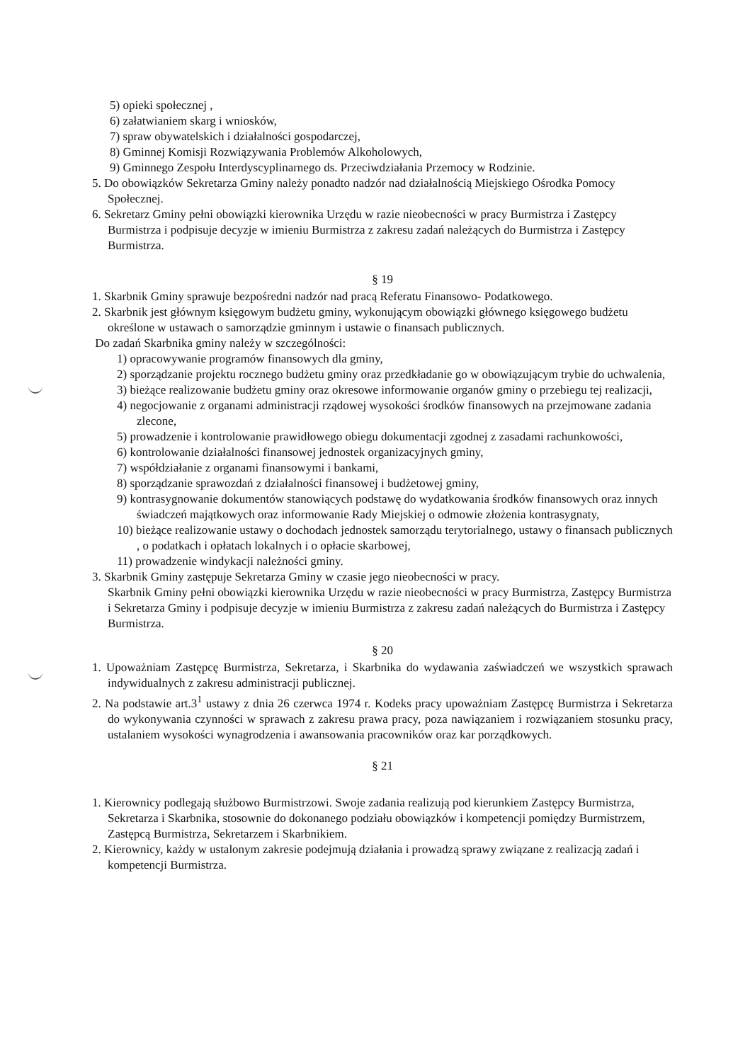5) opieki społecznej ,
6) załatwianiem skarg i wniosków,
7) spraw obywatelskich i działalności gospodarczej,
8) Gminnej Komisji Rozwiązywania Problemów Alkoholowych,
9) Gminnego Zespołu Interdyscyplinarnego ds. Przeciwdziałania Przemocy w Rodzinie.
5. Do obowiązków Sekretarza Gminy należy ponadto nadzór nad działalnością Miejskiego Ośrodka Pomocy Społecznej.
6. Sekretarz Gminy pełni obowiązki kierownika Urzędu w razie nieobecności w pracy Burmistrza i Zastępcy Burmistrza i podpisuje decyzje w imieniu Burmistrza z zakresu zadań należących do Burmistrza i Zastępcy Burmistrza.
§ 19
1. Skarbnik Gminy sprawuje bezpośredni nadzór nad pracą Referatu Finansowo- Podatkowego.
2. Skarbnik jest głównym księgowym budżetu gminy, wykonującym obowiązki głównego księgowego budżetu określone w ustawach o samorządzie gminnym i ustawie o finansach publicznych.
Do zadań Skarbnika gminy należy w szczególności:
1) opracowywanie programów finansowych dla gminy,
2) sporządzanie projektu rocznego budżetu gminy oraz przedkładanie go w obowiązującym trybie do uchwalenia,
3) bieżące realizowanie budżetu gminy oraz okresowe informowanie organów gminy o przebiegu tej realizacji,
4) negocjowanie z organami administracji rządowej wysokości środków finansowych na przejmowane zadania zlecone,
5) prowadzenie i kontrolowanie prawidłowego obiegu dokumentacji zgodnej z zasadami rachunkowości,
6) kontrolowanie działalności finansowej jednostek organizacyjnych gminy,
7) współdziałanie z organami finansowymi i bankami,
8) sporządzanie sprawozdań z działalności finansowej i budżetowej gminy,
9) kontrasygnowanie dokumentów stanowiących podstawę do wydatkowania środków finansowych oraz innych świadczeń majątkowych oraz informowanie Rady Miejskiej o odmowie złożenia kontrasygnaty,
10) bieżące realizowanie ustawy o dochodach jednostek samorządu terytorialnego, ustawy o finansach publicznych , o podatkach i opłatach lokalnych i o opłacie skarbowej,
11) prowadzenie windykacji należności gminy.
3. Skarbnik Gminy zastępuje Sekretarza Gminy w czasie jego nieobecności w pracy.
Skarbnik Gminy pełni obowiązki kierownika Urzędu w razie nieobecności w pracy Burmistrza, Zastępcy Burmistrza i Sekretarza Gminy i podpisuje decyzje w imieniu Burmistrza z zakresu zadań należących do Burmistrza i Zastępcy Burmistrza.
§ 20
1. Upoważniam Zastępcę Burmistrza, Sekretarza, i Skarbnika do wydawania zaświadczeń we wszystkich sprawach indywidualnych z zakresu administracji publicznej.
2. Na podstawie art.3<sup>1</sup> ustawy z dnia 26 czerwca 1974 r. Kodeks pracy upoważniam Zastępcę Burmistrza i Sekretarza do wykonywania czynności w sprawach z zakresu prawa pracy, poza nawiązaniem i rozwiązaniem stosunku pracy, ustalaniem wysokości wynagrodzenia i awansowania pracowników oraz kar porządkowych.
§ 21
1. Kierownicy podlegają służbowo Burmistrzowi. Swoje zadania realizują pod kierunkiem Zastępcy Burmistrza, Sekretarza i Skarbnika, stosownie do dokonanego podziału obowiązków i kompetencji pomiędzy Burmistrzem, Zastępcą Burmistrza, Sekretarzem i Skarbnikiem.
2. Kierownicy, każdy w ustalonym zakresie podejmują działania i prowadzą sprawy związane z realizacją zadań i kompetencji Burmistrza.